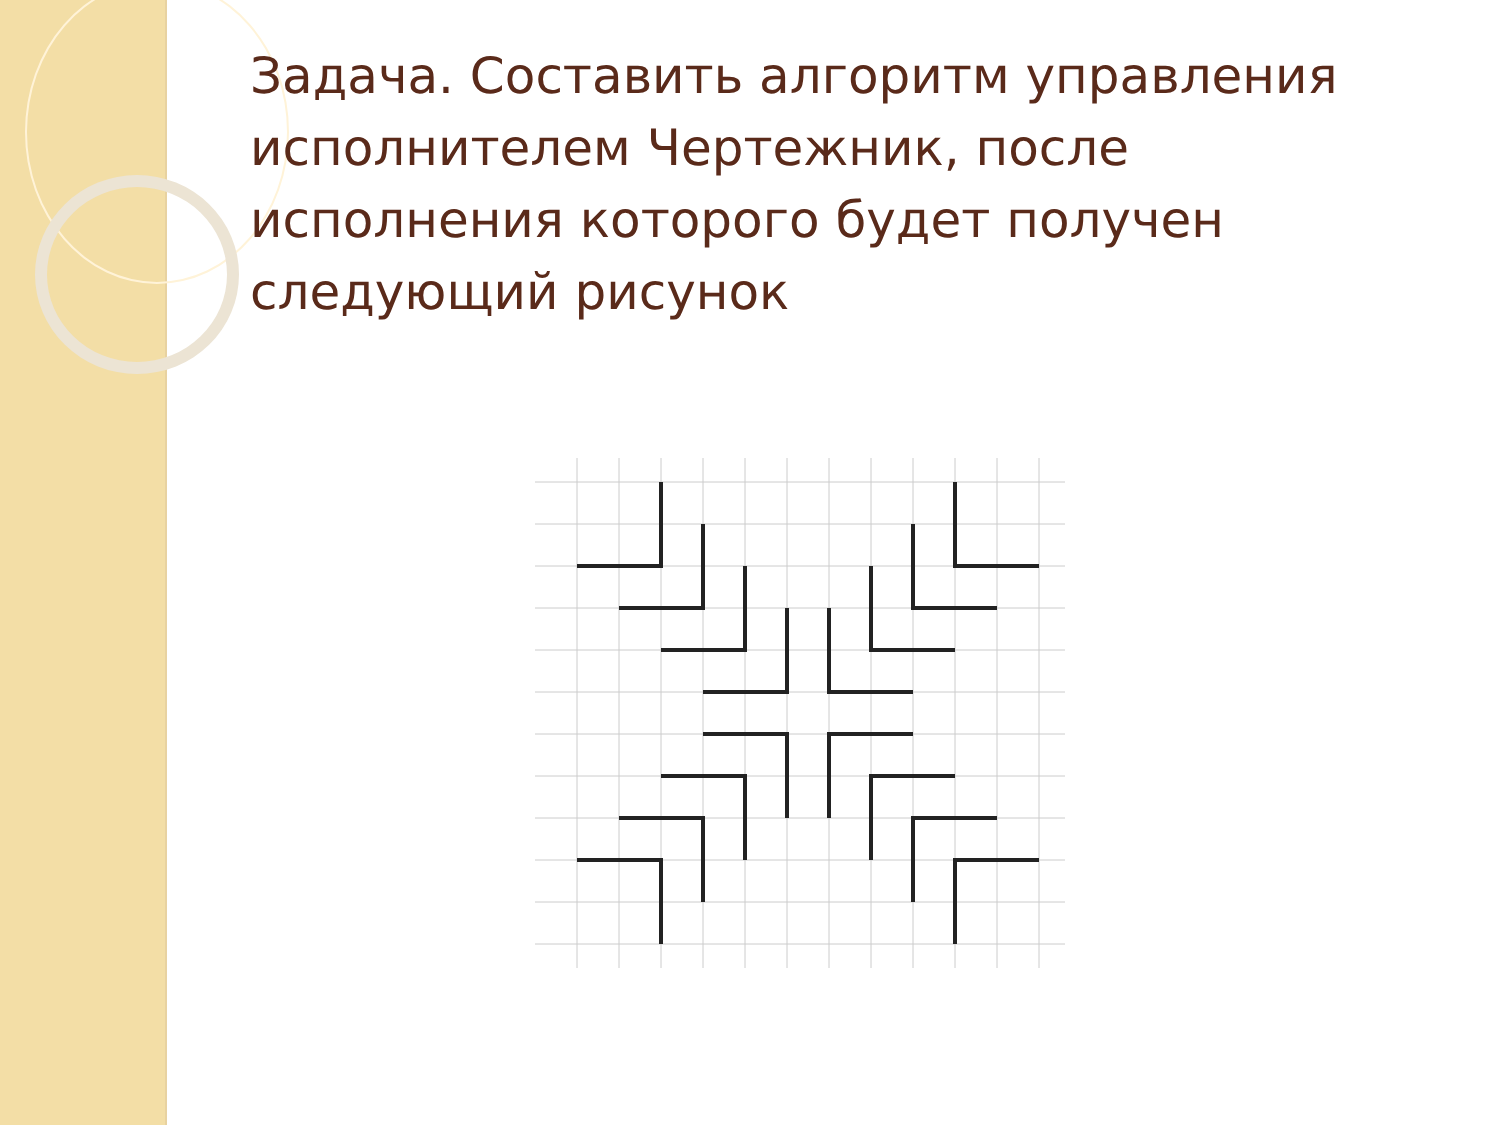Задача. Составить алгоритм управления исполнителем Чертежник, после исполнения которого будет получен следующий рисунок